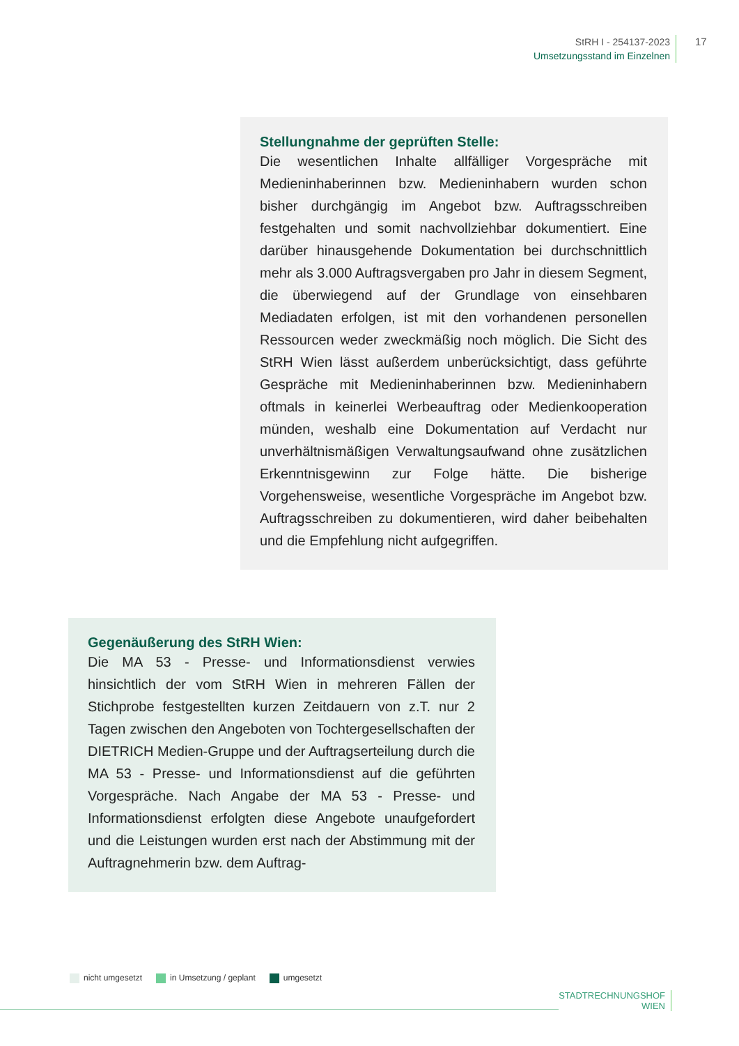StRH I - 254137-2023
Umsetzungsstand im Einzelnen
17
Stellungnahme der geprüften Stelle:
Die wesentlichen Inhalte allfälliger Vorgespräche mit Medieninhaberinnen bzw. Medieninhabern wurden schon bisher durchgängig im Angebot bzw. Auftragsschreiben festgehalten und somit nachvollziehbar dokumentiert. Eine darüber hinausgehende Dokumentation bei durchschnittlich mehr als 3.000 Auftragsvergaben pro Jahr in diesem Segment, die überwiegend auf der Grundlage von einsehbaren Mediadaten erfolgen, ist mit den vorhandenen personellen Ressourcen weder zweckmäßig noch möglich. Die Sicht des StRH Wien lässt außerdem unberücksichtigt, dass geführte Gespräche mit Medieninhaberinnen bzw. Medieninhabern oftmals in keinerlei Werbeauftrag oder Medienkooperation münden, weshalb eine Dokumentation auf Verdacht nur unverhältnismäßigen Verwaltungsaufwand ohne zusätzlichen Erkenntnisgewinn zur Folge hätte. Die bisherige Vorgehensweise, wesentliche Vorgespräche im Angebot bzw. Auftragsschreiben zu dokumentieren, wird daher beibehalten und die Empfehlung nicht aufgegriffen.
Gegenäußerung des StRH Wien:
Die MA 53 - Presse- und Informationsdienst verwies hinsichtlich der vom StRH Wien in mehreren Fällen der Stichprobe festgestellten kurzen Zeitdauern von z.T. nur 2 Tagen zwischen den Angeboten von Tochtergesellschaften der DIETRICH Medien-Gruppe und der Auftragserteilung durch die MA 53 - Presse- und Informationsdienst auf die geführten Vorgespräche. Nach Angabe der MA 53 - Presse- und Informationsdienst erfolgten diese Angebote unaufgefordert und die Leistungen wurden erst nach der Abstimmung mit der Auftragnehmerin bzw. dem Auftrag-
nicht umgesetzt in Umsetzung / geplant umgesetzt
STADTRECHNUNGSHOF
WIEN